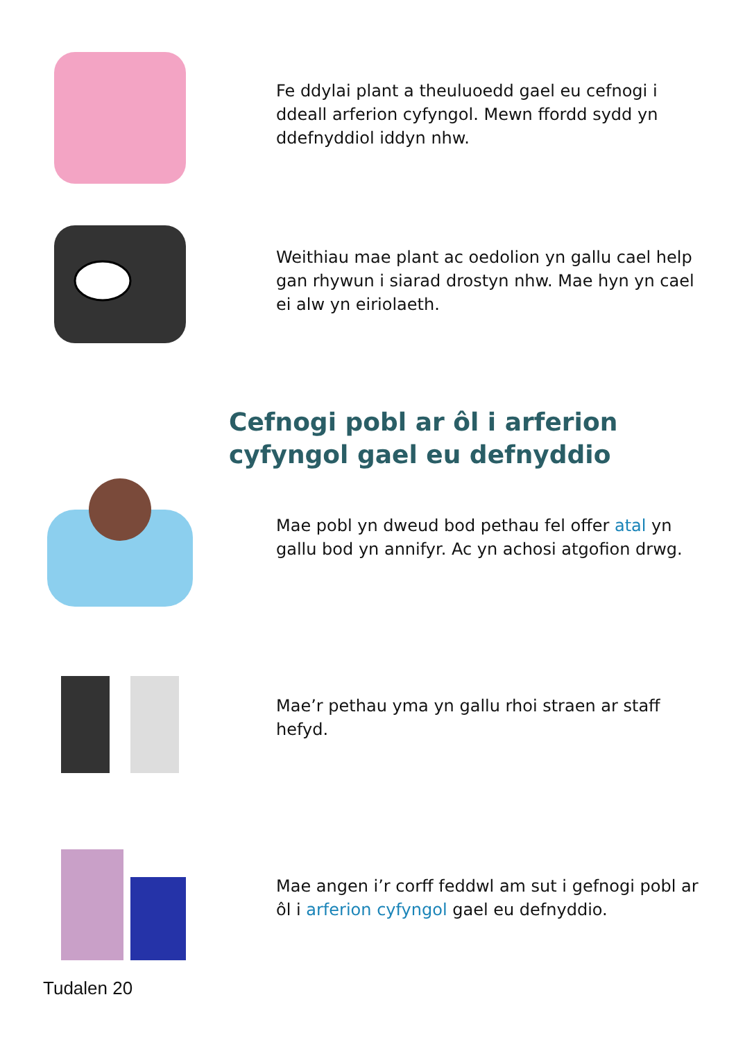Fe ddylai plant a theuluoedd gael eu cefnogi i ddeall arferion cyfyngol. Mewn ffordd sydd yn ddefnyddiol iddyn nhw.
Weithiau mae plant ac oedolion yn gallu cael help gan rhywun i siarad drostyn nhw. Mae hyn yn cael ei alw yn eiriolaeth.
Cefnogi pobl ar ôl i arferion cyfyngol gael eu defnyddio
Mae pobl yn dweud bod pethau fel offer atal yn gallu bod yn annifyr. Ac yn achosi atgofion drwg.
Mae’r pethau yma yn gallu rhoi straen ar staff hefyd.
Mae angen i’r corff feddwl am sut i gefnogi pobl ar ôl i arferion cyfyngol gael eu defnyddio.
Tudalen 20